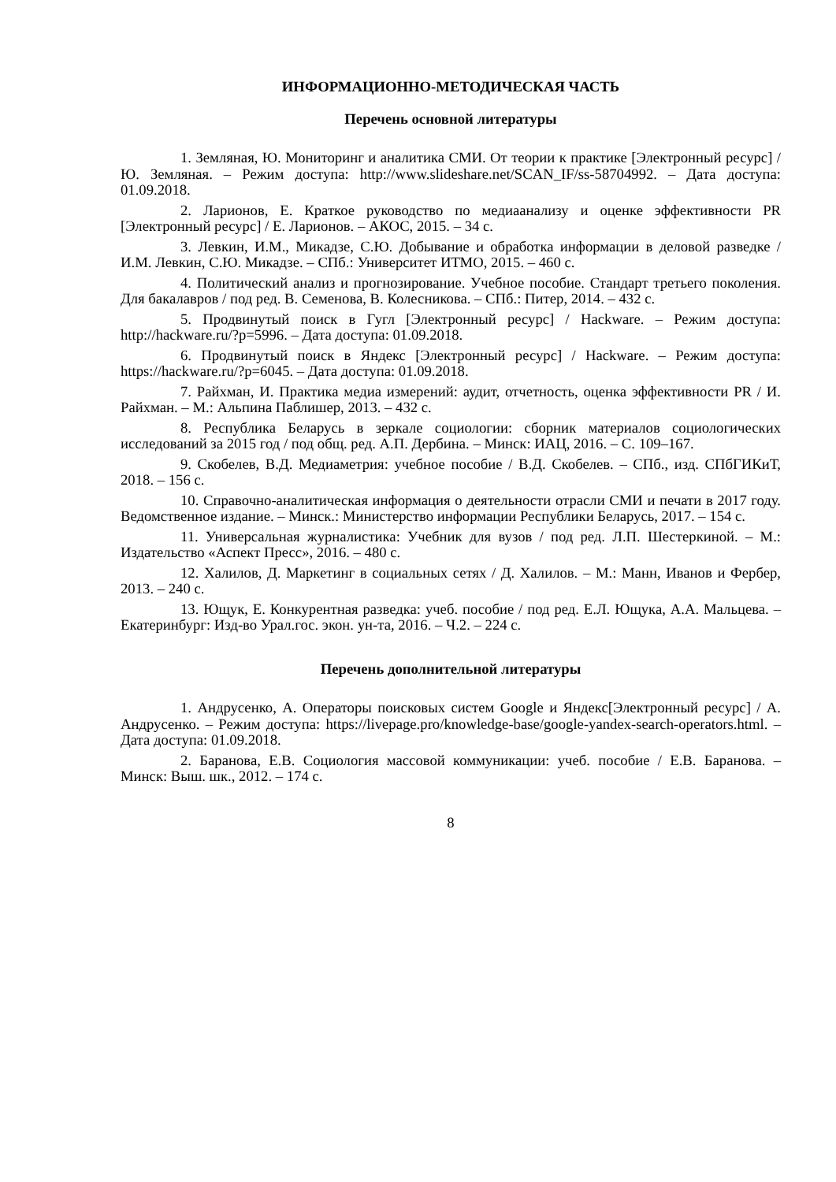ИНФОРМАЦИОННО-МЕТОДИЧЕСКАЯ ЧАСТЬ
Перечень основной литературы
1. Земляная, Ю. Мониторинг и аналитика СМИ. От теории к практике [Электронный ресурс] / Ю. Земляная. – Режим доступа: http://www.slideshare.net/SCAN_IF/ss-58704992. – Дата доступа: 01.09.2018.
2. Ларионов, Е. Краткое руководство по медиаанализу и оценке эффективности PR [Электронный ресурс] / Е. Ларионов. – АКОС, 2015. – 34 с.
3. Левкин, И.М., Микадзе, С.Ю. Добывание и обработка информации в деловой разведке / И.М. Левкин, С.Ю. Микадзе. – СПб.: Университет ИТМО, 2015. – 460 с.
4. Политический анализ и прогнозирование. Учебное пособие. Стандарт третьего поколения. Для бакалавров / под ред. В. Семенова, В. Колесникова. – СПб.: Питер, 2014. – 432 с.
5. Продвинутый поиск в Гугл [Электронный ресурс] / Hackware. – Режим доступа: http://hackware.ru/?p=5996. – Дата доступа: 01.09.2018.
6. Продвинутый поиск в Яндекс [Электронный ресурс] / Hackware. – Режим доступа: https://hackware.ru/?p=6045. – Дата доступа: 01.09.2018.
7. Райхман, И. Практика медиа измерений: аудит, отчетность, оценка эффективности PR / И. Райхман. – М.: Альпина Паблишер, 2013. – 432 с.
8. Республика Беларусь в зеркале социологии: сборник материалов социологических исследований за 2015 год / под общ. ред. А.П. Дербина. – Минск: ИАЦ, 2016. – С. 109–167.
9. Скобелев, В.Д. Медиаметрия: учебное пособие / В.Д. Скобелев. – СПб., изд. СПбГИКиТ, 2018. – 156 с.
10. Справочно-аналитическая информация о деятельности отрасли СМИ и печати в 2017 году. Ведомственное издание. – Минск.: Министерство информации Республики Беларусь, 2017. – 154 с.
11. Универсальная журналистика: Учебник для вузов / под ред. Л.П. Шестеркиной. – М.: Издательство «Аспект Пресс», 2016. – 480 с.
12. Халилов, Д. Маркетинг в социальных сетях / Д. Халилов. – М.: Манн, Иванов и Фербер, 2013. – 240 с.
13. Ющук, Е. Конкурентная разведка: учеб. пособие / под ред. Е.Л. Ющука, А.А. Мальцева. – Екатеринбург: Изд-во Урал.гос. экон. ун-та, 2016. – Ч.2. – 224 с.
Перечень дополнительной литературы
1. Андрусенко, А. Операторы поисковых систем Google и Яндекс[Электронный ресурс] / А. Андрусенко. – Режим доступа: https://livepage.pro/knowledge-base/google-yandex-search-operators.html. – Дата доступа: 01.09.2018.
2. Баранова, Е.В. Социология массовой коммуникации: учеб. пособие / Е.В. Баранова. – Минск: Выш. шк., 2012. – 174 с.
8